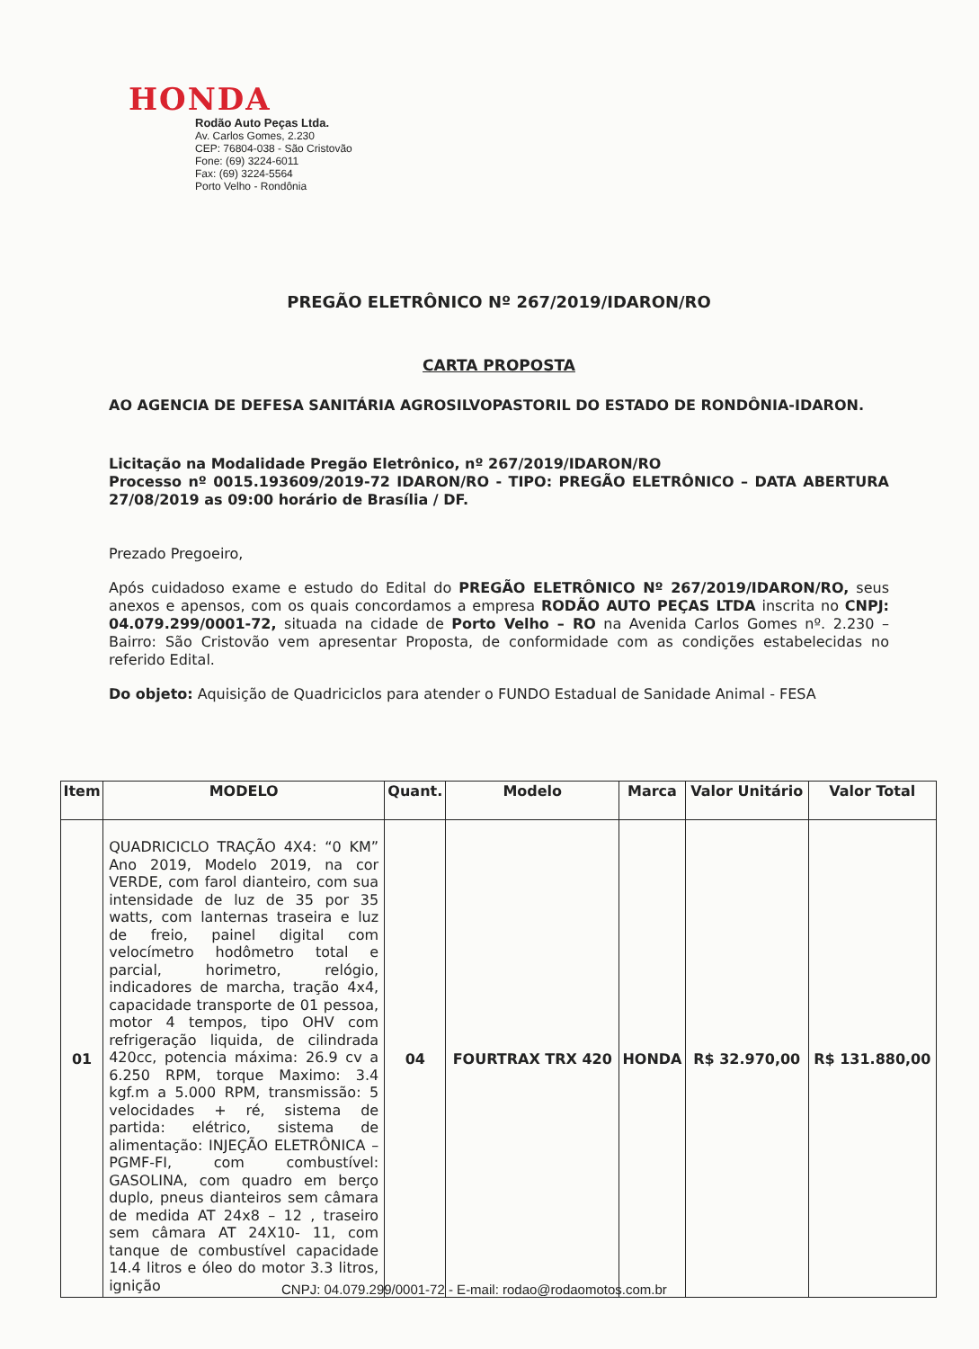HONDA
Rodão Auto Peças Ltda.
Av. Carlos Gomes, 2.230
CEP: 76804-038 - São Cristovão
Fone: (69) 3224-6011
Fax: (69) 3224-5564
Porto Velho - Rondônia
PREGÃO ELETRÔNICO Nº 267/2019/IDARON/RO
CARTA PROPOSTA
AO AGENCIA DE DEFESA SANITÁRIA AGROSILVOPASTORIL DO ESTADO DE RONDÔNIA-IDARON.
Licitação na Modalidade Pregão Eletrônico, nº 267/2019/IDARON/RO
Processo nº 0015.193609/2019-72 IDARON/RO - TIPO: PREGÃO ELETRÔNICO – DATA ABERTURA 27/08/2019 as 09:00 horário de Brasília / DF.
Prezado Pregoeiro,
Após cuidadoso exame e estudo do Edital do PREGÃO ELETRÔNICO Nº 267/2019/IDARON/RO, seus anexos e apensos, com os quais concordamos a empresa RODÃO AUTO PEÇAS LTDA inscrita no CNPJ: 04.079.299/0001-72, situada na cidade de Porto Velho – RO na Avenida Carlos Gomes nº. 2.230 – Bairro: São Cristovão vem apresentar Proposta, de conformidade com as condições estabelecidas no referido Edital.
Do objeto: Aquisição de Quadriciclos para atender o FUNDO Estadual de Sanidade Animal - FESA
| Item | MODELO | Quant. | Modelo | Marca | Valor Unitário | Valor Total |
| --- | --- | --- | --- | --- | --- | --- |
| 01 | QUADRICICLO TRAÇÃO 4X4: “0 KM” Ano 2019, Modelo 2019, na cor VERDE, com farol dianteiro, com sua intensidade de luz de 35 por 35 watts, com lanternas traseira e luz de freio, painel digital com velocímetro hodômetro total e parcial, horimetro, relógio, indicadores de marcha, tração 4x4, capacidade transporte de 01 pessoa, motor 4 tempos, tipo OHV com refrigeração liquida, de cilindrada 420cc, potencia máxima: 26.9 cv a 6.250 RPM, torque Maximo: 3.4 kgf.m a 5.000 RPM, transmissão: 5 velocidades + ré, sistema de partida: elétrico, sistema de alimentação: INJEÇÃO ELETRÔNICA – PGMF-FI, com combustível: GASOLINA, com quadro em berço duplo, pneus dianteiros sem câmara de medida AT 24x8 – 12 , traseiro sem câmara AT 24X10- 11, com tanque de combustível capacidade 14.4 litros e óleo do motor 3.3 litros, ignição | 04 | FOURTRAX TRX 420 | HONDA | R$ 32.970,00 | R$ 131.880,00 |
CNPJ: 04.079.299/0001-72 - E-mail: rodao@rodaomotos.com.br